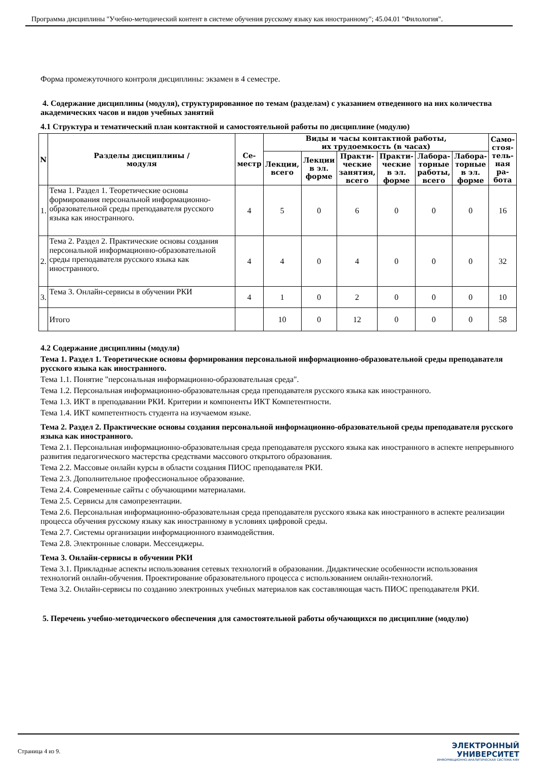Программа дисциплины "Учебно-методический контент в системе обучения русскому языку как иностранному"; 45.04.01 "Филология".
Форма промежуточного контроля дисциплины: экзамен в 4 семестре.
4. Содержание дисциплины (модуля), структурированное по темам (разделам) с указанием отведенного на них количества академических часов и видов учебных занятий
4.1 Структура и тематический план контактной и самостоятельной работы по дисциплине (модулю)
| N | Разделы дисциплины / модуля | Се- местр | Виды и часы контактной работы, их трудоемкость (в часах) | | | | | | Само- стоя- тель- ная ра- бота |
| --- | --- | --- | --- | --- | --- | --- | --- | --- | --- |
| | | | Лекции, всего | Лекции в эл. форме | Практи- ческие занятия, всего | Практи- ческие в эл. форме | Лабора- торные работы, всего | Лабора- торные в эл. форме | |
| 1. | Тема 1. Раздел 1. Теоретические основы формирования персональной информационно-образовательной среды преподавателя русского языка как иностранного. | 4 | 5 | 0 | 6 | 0 | 0 | 0 | 16 |
| 2. | Тема 2. Раздел 2. Практические основы создания персональной информационно-образовательной среды преподавателя русского языка как иностранного. | 4 | 4 | 0 | 4 | 0 | 0 | 0 | 32 |
| 3. | Тема 3. Онлайн-сервисы в обучении РКИ | 4 | 1 | 0 | 2 | 0 | 0 | 0 | 10 |
| | Итого | | 10 | 0 | 12 | 0 | 0 | 0 | 58 |
4.2 Содержание дисциплины (модуля)
Тема 1. Раздел 1. Теоретические основы формирования персональной информационно-образовательной среды преподавателя русского языка как иностранного.
Тема 1.1. Понятие "персональная информационно-образовательная среда".
Тема 1.2. Персональная информационно-образовательная среда преподавателя русского языка как иностранного.
Тема 1.3. ИКТ в преподавании РКИ. Критерии и компоненты ИКТ Компетентности.
Тема 1.4. ИКТ компетентность студента на изучаемом языке.
Тема 2. Раздел 2. Практические основы создания персональной информационно-образовательной среды преподавателя русского языка как иностранного.
Тема 2.1. Персональная информационно-образовательная среда преподавателя русского языка как иностранного в аспекте непрерывного развития педагогического мастерства средствами массового открытого образования.
Тема 2.2. Массовые онлайн курсы в области создания ПИОС преподавателя РКИ.
Тема 2.3. Дополнительное профессиональное образование.
Тема 2.4. Современные сайты с обучающими материалами.
Тема 2.5. Сервисы для самопрезентации.
Тема 2.6. Персональная информационно-образовательная среда преподавателя русского языка как иностранного в аспекте реализации процесса обучения русскому языку как иностранному в условиях цифровой среды.
Тема 2.7. Системы организации информационного взаимодействия.
Тема 2.8. Электронные словари. Мессенджеры.
Тема 3. Онлайн-сервисы в обучении РКИ
Тема 3.1. Прикладные аспекты использования сетевых технологий в образовании. Дидактические особенности использования технологий онлайн-обучения. Проектирование образовательного процесса с использованием онлайн-технологий.
Тема 3.2. Онлайн-сервисы по созданию электронных учебных материалов как составляющая часть ПИОС преподавателя РКИ.
5. Перечень учебно-методического обеспечения для самостоятельной работы обучающихся по дисциплине (модулю)
Страница 4 из 9.
ЭЛЕКТРОННЫЙ
УНИВЕРСИТЕТ
ИНФОРМАЦИОННО-АНАЛИТИЧЕСКАЯ СИСТЕМА КФУ